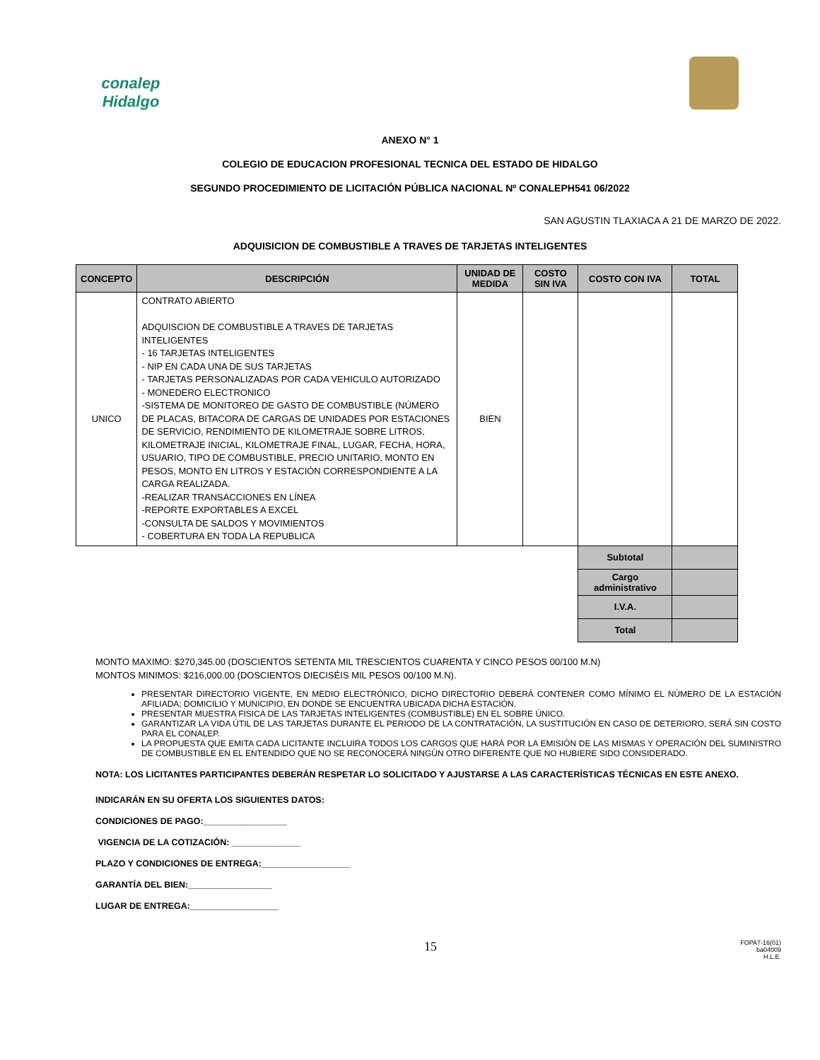conalep
Hidalgo
ANEXO N° 1
COLEGIO DE EDUCACION PROFESIONAL TECNICA DEL ESTADO DE HIDALGO
SEGUNDO PROCEDIMIENTO DE LICITACIÓN PÚBLICA NACIONAL Nº CONALEPH541 06/2022
SAN AGUSTIN TLAXIACA A 21 DE MARZO DE 2022.
ADQUISICION DE COMBUSTIBLE A TRAVES DE TARJETAS INTELIGENTES
| CONCEPTO | DESCRIPCIÓN | UNIDAD DE MEDIDA | COSTO SIN IVA | COSTO CON IVA | TOTAL |
| --- | --- | --- | --- | --- | --- |
| UNICO | CONTRATO ABIERTO ADQUISCION DE COMBUSTIBLE A TRAVES DE TARJETAS INTELIGENTES - 16 TARJETAS INTELIGENTES - NIP EN CADA UNA DE SUS TARJETAS - TARJETAS PERSONALIZADAS POR CADA VEHICULO AUTORIZADO - MONEDERO ELECTRONICO -SISTEMA DE MONITOREO DE GASTO DE COMBUSTIBLE (NÚMERO DE PLACAS, BITACORA DE CARGAS DE UNIDADES POR ESTACIONES DE SERVICIO, RENDIMIENTO DE KILOMETRAJE SOBRE LITROS, KILOMETRAJE INICIAL, KILOMETRAJE FINAL, LUGAR, FECHA, HORA, USUARIO, TIPO DE COMBUSTIBLE, PRECIO UNITARIO, MONTO EN PESOS, MONTO EN LITROS Y ESTACIÓN CORRESPONDIENTE A LA CARGA REALIZADA. -REALIZAR TRANSACCIONES EN LÍNEA -REPORTE EXPORTABLES A EXCEL -CONSULTA DE SALDOS Y MOVIMIENTOS - COBERTURA EN TODA LA REPUBLICA | BIEN | | | |
| | | | | Subtotal | |
| | | | | Cargo administrativo | |
| | | | | I.V.A. | |
| | | | | Total | |
MONTO MAXIMO: $270,345.00 (DOSCIENTOS SETENTA MIL TRESCIENTOS CUARENTA Y CINCO PESOS 00/100 M.N)
MONTOS MINIMOS: $216,000.00 (DOSCIENTOS DIECISÉIS MIL PESOS 00/100 M.N).
PRESENTAR DIRECTORIO VIGENTE, EN MEDIO ELECTRÓNICO, DICHO DIRECTORIO DEBERÁ CONTENER COMO MÍNIMO EL NÚMERO DE LA ESTACIÓN AFILIADA; DOMICILIO Y MUNICIPIO, EN DONDE SE ENCUENTRA UBICADA DICHA ESTACIÓN.
PRESENTAR MUESTRA FISICA DE LAS TARJETAS INTELIGENTES (COMBUSTIBLE) EN EL SOBRE ÚNICO.
GARANTIZAR LA VIDA ÚTIL DE LAS TARJETAS DURANTE EL PERIODO DE LA CONTRATACIÓN, LA SUSTITUCIÓN EN CASO DE DETERIORO, SERÁ SIN COSTO PARA EL CONALEP.
LA PROPUESTA QUE EMITA CADA LICITANTE INCLUIRA TODOS LOS CARGOS QUE HARÁ POR LA EMISIÓN DE LAS MISMAS Y OPERACIÓN DEL SUMINISTRO DE COMBUSTIBLE EN EL ENTENDIDO QUE NO SE RECONOCERÁ NINGÚN OTRO DIFERENTE QUE NO HUBIERE SIDO CONSIDERADO.
NOTA: LOS LICITANTES PARTICIPANTES DEBERÁN RESPETAR LO SOLICITADO Y AJUSTARSE A LAS CARACTERÍSTICAS TÉCNICAS EN ESTE ANEXO.
INDICARÁN EN SU OFERTA LOS SIGUIENTES DATOS:
CONDICIONES DE PAGO:_________________
VIGENCIA DE LA COTIZACIÓN: ______________
PLAZO Y CONDICIONES DE ENTREGA:__________________
GARANTÍA DEL BIEN:_________________
LUGAR DE ENTREGA:__________________
15 FOPA7-16(01)
ba04009
H.L.E.